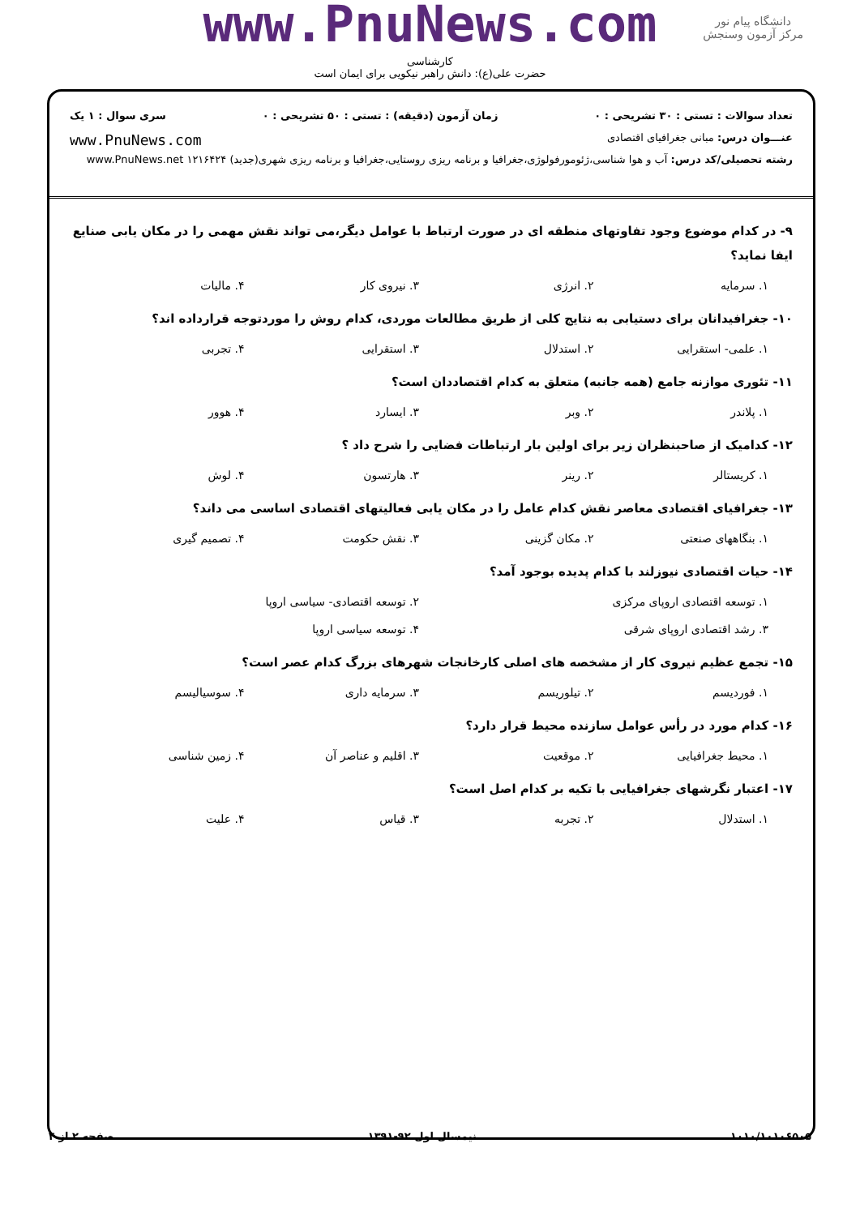www.PnuNews.com
کارشناسی
حضرت علی(ع): دانش راهبر نیکویی برای ایمان است
دانشگاه پیام نور
مرکز آزمون وسنجش
تعداد سوالات : تستی : ۳۰ تشریحی : ۰ زمان آزمون (دقیقه) : تستی : ۵۰ تشریحی : ۰ سری سوال : ۱ یک
عنـــوان درس: مبانی جغرافیای اقتصادی www.PnuNews.com
رشته تحصیلی/کد درس: آب و هوا شناسی،ژئومورفولوژی،جغرافیا و برنامه ریزی روستایی،جغرافیا و برنامه ریزی شهری(جدید) ۱۲۱۶۴۲۴ www.PnuNews.net
۹- در کدام موضوع وجود تفاوتهای منطقه ای در صورت ارتباط با عوامل دیگر،می تواند نقش مهمی را در مکان یابی صنایع ایفا نماید؟
۱. سرمایه ۲. انرژی ۳. نیروی کار ۴. مالیات
۱۰- جغرافیدانان برای دستیابی به نتایج کلی از طریق مطالعات موردی، کدام روش را موردتوجه قرارداده اند؟
۱. علمی- استقرایی ۲. استدلال ۳. استقرایی ۴. تجربی
۱۱- تئوری موازنه جامع (همه جانبه) متعلق به کدام اقتصاددان است؟
۱. پلاندر ۲. وبر ۳. ایسارد ۴. هوور
۱۲- کدامیک از صاحبنظران زیر برای اولین بار ارتباطات فضایی را شرح داد ؟
۱. کریستالر ۲. رینر ۳. هارتسون ۴. لوش
۱۳- جغرافیای اقتصادی معاصر نقش کدام عامل را در مکان یابی فعالیتهای اقتصادی اساسی می داند؟
۱. بنگاههای صنعتی ۲. مکان گزینی ۳. نقش حکومت ۴. تصمیم گیری
۱۴- حیات اقتصادی نیوزلند با کدام پدیده بوجود آمد؟
۱. توسعه اقتصادی اروپای مرکزی ۲. توسعه اقتصادی- سیاسی اروپا ۳. رشد اقتصادی اروپای شرقی ۴. توسعه سیاسی اروپا
۱۵- تجمع عظیم نیروی کار از مشخصه های اصلی کارخانجات شهرهای بزرگ کدام عصر است؟
۱. فوردیسم ۲. تیلوریسم ۳. سرمایه داری ۴. سوسیالیسم
۱۶- کدام مورد در رأس عوامل سازنده محیط قرار دارد؟
۱. محیط جغرافیایی ۲. موقعیت ۳. اقلیم و عناصر آن ۴. زمین شناسی
۱۷- اعتبار نگرشهای جغرافیایی با تکیه بر کدام اصل است؟
۱. استدلال ۲. تجربه ۳. قیاس ۴. علیت
۱۰۱۰/۱۰۱۰۶۵۰۵ نیمسال اول ۹۲-۱۳۹۱ صفحه ۲ از ۴